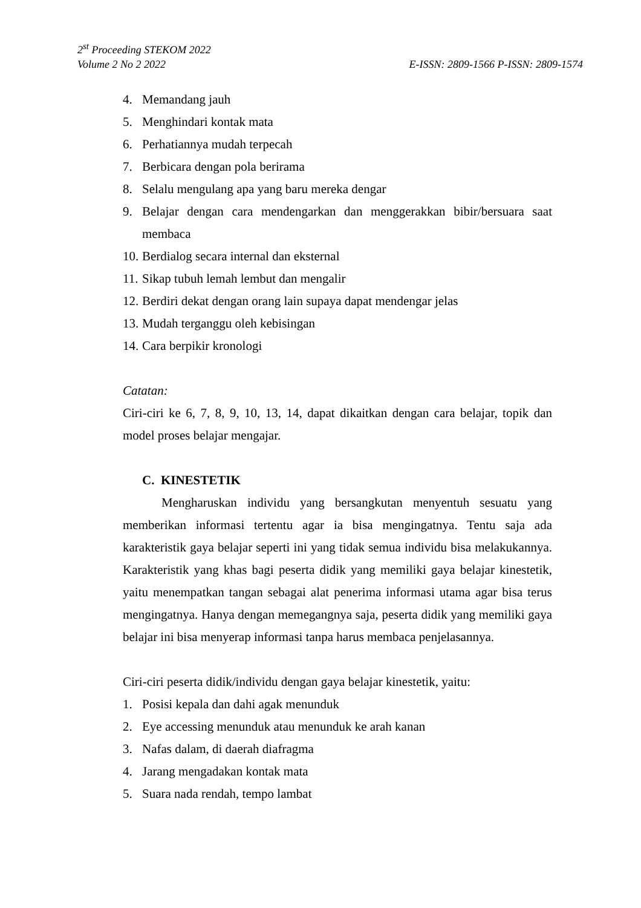2<sup>st</sup> Proceeding STEKOM 2022
Volume 2 No 2 2022 E-ISSN: 2809-1566 P-ISSN: 2809-1574
4. Memandang jauh
5. Menghindari kontak mata
6. Perhatiannya mudah terpecah
7. Berbicara dengan pola berirama
8. Selalu mengulang apa yang baru mereka dengar
9. Belajar dengan cara mendengarkan dan menggerakkan bibir/bersuara saat membaca
10. Berdialog secara internal dan eksternal
11. Sikap tubuh lemah lembut dan mengalir
12. Berdiri dekat dengan orang lain supaya dapat mendengar jelas
13. Mudah terganggu oleh kebisingan
14. Cara berpikir kronologi
Catatan:
Ciri-ciri ke 6, 7, 8, 9, 10, 13, 14, dapat dikaitkan dengan cara belajar, topik dan model proses belajar mengajar.
C. KINESTETIK
Mengharuskan individu yang bersangkutan menyentuh sesuatu yang memberikan informasi tertentu agar ia bisa mengingatnya. Tentu saja ada karakteristik gaya belajar seperti ini yang tidak semua individu bisa melakukannya. Karakteristik yang khas bagi peserta didik yang memiliki gaya belajar kinestetik, yaitu menempatkan tangan sebagai alat penerima informasi utama agar bisa terus mengingatnya. Hanya dengan memegangnya saja, peserta didik yang memiliki gaya belajar ini bisa menyerap informasi tanpa harus membaca penjelasannya.
Ciri-ciri peserta didik/individu dengan gaya belajar kinestetik, yaitu:
1. Posisi kepala dan dahi agak menunduk
2. Eye accessing menunduk atau menunduk ke arah kanan
3. Nafas dalam, di daerah diafragma
4. Jarang mengadakan kontak mata
5. Suara nada rendah, tempo lambat